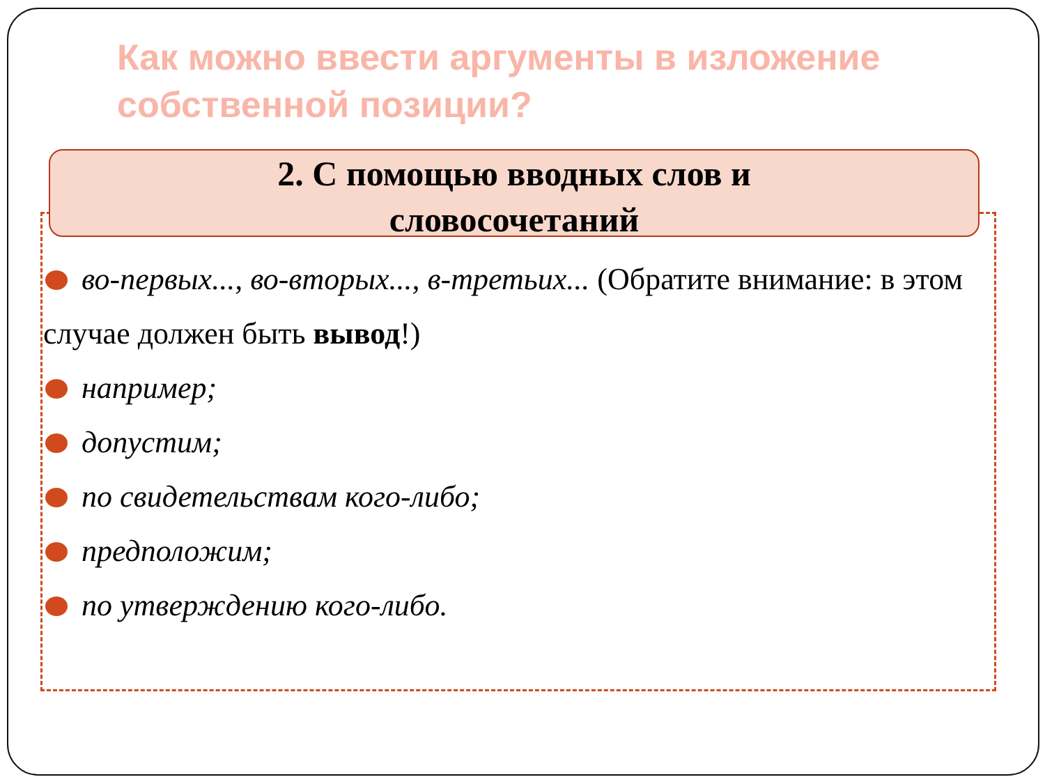Как можно ввести аргументы в изложение собственной позиции?
2. С помощью вводных слов и
словосочетаний
во-первых..., во-вторых..., в-третьих... (Обратите внимание: в этом случае должен быть вывод!)
например;
допустим;
по свидетельствам кого-либо;
предположим;
по утверждению кого-либо.